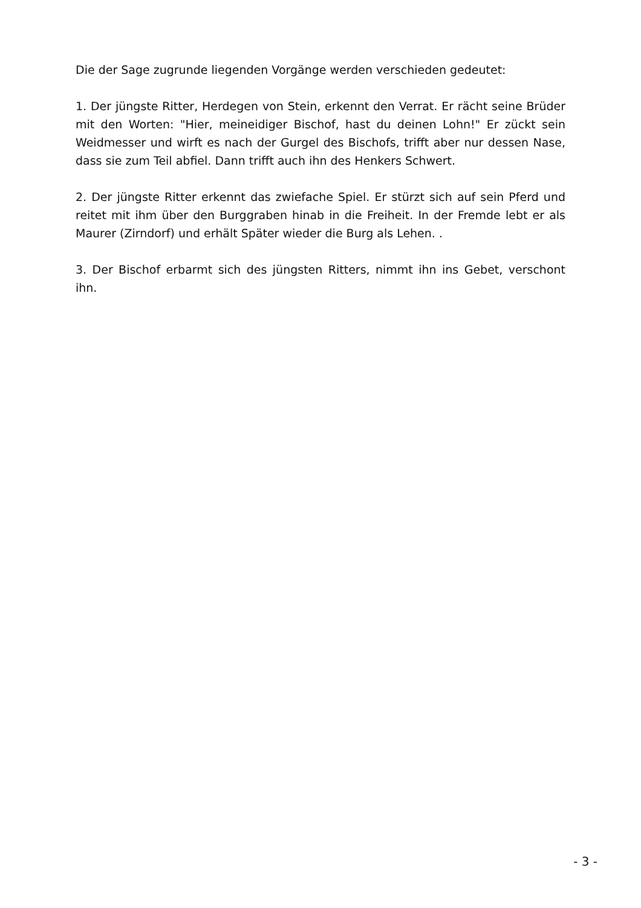Die der Sage zugrunde liegenden Vorgänge werden verschieden gedeutet:
1. Der jüngste Ritter, Herdegen von Stein, erkennt den Verrat. Er rächt seine Brüder mit den Worten: "Hier, meineidiger Bischof, hast du deinen Lohn!" Er zückt sein Weidmesser und wirft es nach der Gurgel des Bischofs, trifft aber nur dessen Nase, dass sie zum Teil abfiel. Dann trifft auch ihn des Henkers Schwert.
2. Der jüngste Ritter erkennt das zwiefache Spiel. Er stürzt sich auf sein Pferd und reitet mit ihm über den Burggraben hinab in die Freiheit. In der Fremde lebt er als Maurer (Zirndorf) und erhält Später wieder die Burg als Lehen. .
3. Der Bischof erbarmt sich des jüngsten Ritters, nimmt ihn ins Gebet, verschont ihn.
- 3 -